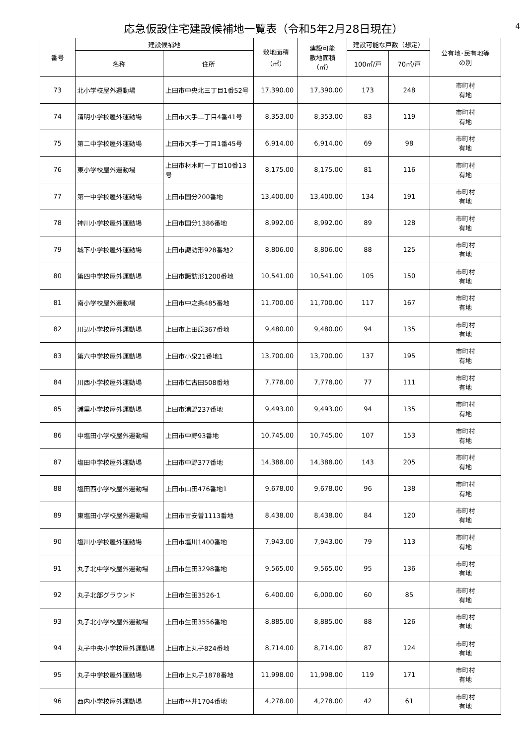応急仮設住宅建設候補地一覧表（令和5年2月28日現在）
4
| 番号 | 建設候補地 | | 敷地面積 （㎡） | 建設可能 敷地面積（㎡） | 建設可能な戸数（想定） | | 公有地･民有地等 の別 |
| --- | --- | --- | --- | --- | --- | --- | --- |
| | 名称 | 住所 | | | 100㎡/戸 | 70㎡/戸 | |
| 73 | 北小学校屋外運動場 | 上田市中央北三丁目1番52号 | 17,390.00 | 17,390.00 | 173 | 248 | 市町村 有地 |
| 74 | 清明小学校屋外運動場 | 上田市大手二丁目4番41号 | 8,353.00 | 8,353.00 | 83 | 119 | 市町村 有地 |
| 75 | 第二中学校屋外運動場 | 上田市大手一丁目1番45号 | 6,914.00 | 6,914.00 | 69 | 98 | 市町村 有地 |
| 76 | 東小学校屋外運動場 | 上田市材木町一丁目10番13号 | 8,175.00 | 8,175.00 | 81 | 116 | 市町村 有地 |
| 77 | 第一中学校屋外運動場 | 上田市国分200番地 | 13,400.00 | 13,400.00 | 134 | 191 | 市町村 有地 |
| 78 | 神川小学校屋外運動場 | 上田市国分1386番地 | 8,992.00 | 8,992.00 | 89 | 128 | 市町村 有地 |
| 79 | 城下小学校屋外運動場 | 上田市諏訪形928番地2 | 8,806.00 | 8,806.00 | 88 | 125 | 市町村 有地 |
| 80 | 第四中学校屋外運動場 | 上田市諏訪形1200番地 | 10,541.00 | 10,541.00 | 105 | 150 | 市町村 有地 |
| 81 | 南小学校屋外運動場 | 上田市中之条485番地 | 11,700.00 | 11,700.00 | 117 | 167 | 市町村 有地 |
| 82 | 川辺小学校屋外運動場 | 上田市上田原367番地 | 9,480.00 | 9,480.00 | 94 | 135 | 市町村 有地 |
| 83 | 第六中学校屋外運動場 | 上田市小泉21番地1 | 13,700.00 | 13,700.00 | 137 | 195 | 市町村 有地 |
| 84 | 川西小学校屋外運動場 | 上田市仁古田508番地 | 7,778.00 | 7,778.00 | 77 | 111 | 市町村 有地 |
| 85 | 浦里小学校屋外運動場 | 上田市浦野237番地 | 9,493.00 | 9,493.00 | 94 | 135 | 市町村 有地 |
| 86 | 中塩田小学校屋外運動場 | 上田市中野93番地 | 10,745.00 | 10,745.00 | 107 | 153 | 市町村 有地 |
| 87 | 塩田中学校屋外運動場 | 上田市中野377番地 | 14,388.00 | 14,388.00 | 143 | 205 | 市町村 有地 |
| 88 | 塩田西小学校屋外運動場 | 上田市山田476番地1 | 9,678.00 | 9,678.00 | 96 | 138 | 市町村 有地 |
| 89 | 東塩田小学校屋外運動場 | 上田市古安曽1113番地 | 8,438.00 | 8,438.00 | 84 | 120 | 市町村 有地 |
| 90 | 塩川小学校屋外運動場 | 上田市塩川1400番地 | 7,943.00 | 7,943.00 | 79 | 113 | 市町村 有地 |
| 91 | 丸子北中学校屋外運動場 | 上田市生田3298番地 | 9,565.00 | 9,565.00 | 95 | 136 | 市町村 有地 |
| 92 | 丸子北部グラウンド | 上田市生田3526-1 | 6,400.00 | 6,000.00 | 60 | 85 | 市町村 有地 |
| 93 | 丸子北小学校屋外運動場 | 上田市生田3556番地 | 8,885.00 | 8,885.00 | 88 | 126 | 市町村 有地 |
| 94 | 丸子中央小学校屋外運動場 | 上田市上丸子824番地 | 8,714.00 | 8,714.00 | 87 | 124 | 市町村 有地 |
| 95 | 丸子中学校屋外運動場 | 上田市上丸子1878番地 | 11,998.00 | 11,998.00 | 119 | 171 | 市町村 有地 |
| 96 | 西内小学校屋外運動場 | 上田市平井1704番地 | 4,278.00 | 4,278.00 | 42 | 61 | 市町村 有地 |